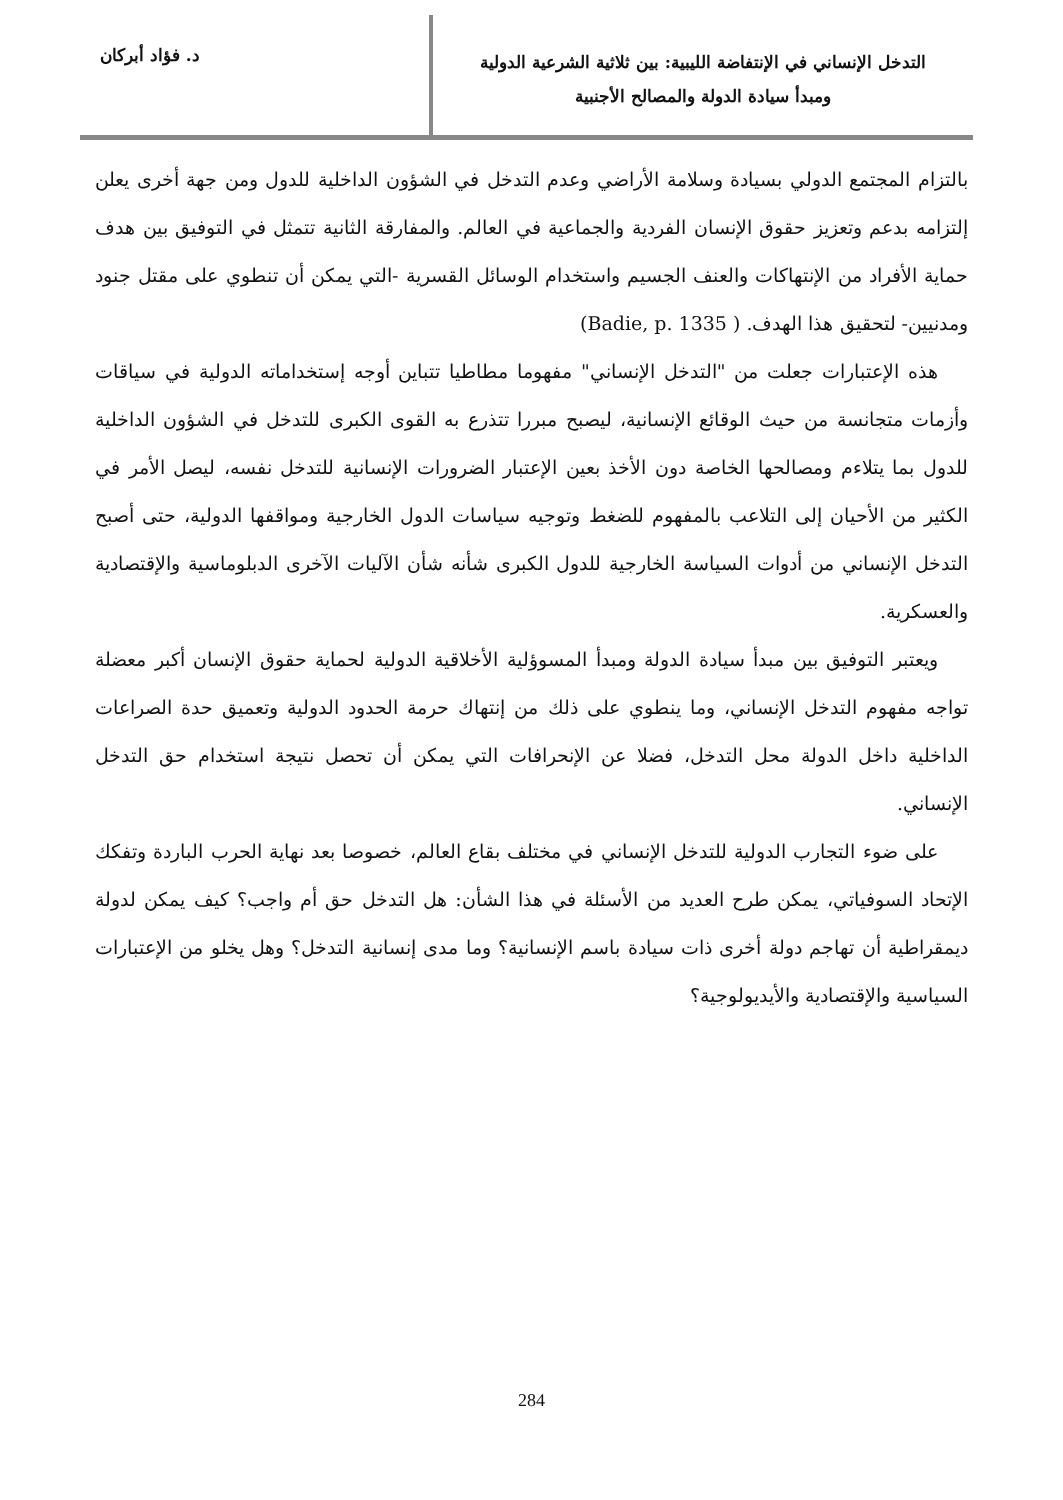التدخل الإنساني في الإنتفاضة الليبية: بين ثلاثية الشرعية الدولية
ومبدأ سيادة الدولة والمصالح الأجنبية
د. فؤاد أبركان
بالتزام المجتمع الدولي بسيادة وسلامة الأراضي وعدم التدخل في الشؤون الداخلية للدول ومن جهة أخرى يعلن إلتزامه بدعم وتعزيز حقوق الإنسان الفردية والجماعية في العالم. والمفارقة الثانية تتمثل في التوفيق بين هدف حماية الأفراد من الإنتهاكات والعنف الجسيم واستخدام الوسائل القسرية -التي يمكن أن تنطوي على مقتل جنود ومدنيين- لتحقيق هذا الهدف. ( Badie, p. 1335)
هذه الإعتبارات جعلت من "التدخل الإنساني" مفهوما مطاطيا تتباين أوجه إستخداماته الدولية في سياقات وأزمات متجانسة من حيث الوقائع الإنسانية، ليصبح مبررا تتذرع به القوى الكبرى للتدخل في الشؤون الداخلية للدول بما يتلاءم ومصالحها الخاصة دون الأخذ بعين الإعتبار الضرورات الإنسانية للتدخل نفسه، ليصل الأمر في الكثير من الأحيان إلى التلاعب بالمفهوم للضغط وتوجيه سياسات الدول الخارجية ومواقفها الدولية، حتى أصبح التدخل الإنساني من أدوات السياسة الخارجية للدول الكبرى شأنه شأن الآليات الآخرى الدبلوماسية والإقتصادية والعسكرية.
ويعتبر التوفيق بين مبدأ سيادة الدولة ومبدأ المسوؤلية الأخلاقية الدولية لحماية حقوق الإنسان أكبر معضلة تواجه مفهوم التدخل الإنساني، وما ينطوي على ذلك من إنتهاك حرمة الحدود الدولية وتعميق حدة الصراعات الداخلية داخل الدولة محل التدخل، فضلا عن الإنحرافات التي يمكن أن تحصل نتيجة استخدام حق التدخل الإنساني.
على ضوء التجارب الدولية للتدخل الإنساني في مختلف بقاع العالم، خصوصا بعد نهاية الحرب الباردة وتفكك الإتحاد السوفياتي، يمكن طرح العديد من الأسئلة في هذا الشأن: هل التدخل حق أم واجب؟ كيف يمكن لدولة ديمقراطية أن تهاجم دولة أخرى ذات سيادة باسم الإنسانية؟ وما مدى إنسانية التدخل؟ وهل يخلو من الإعتبارات السياسية والإقتصادية والأيديولوجية؟
284